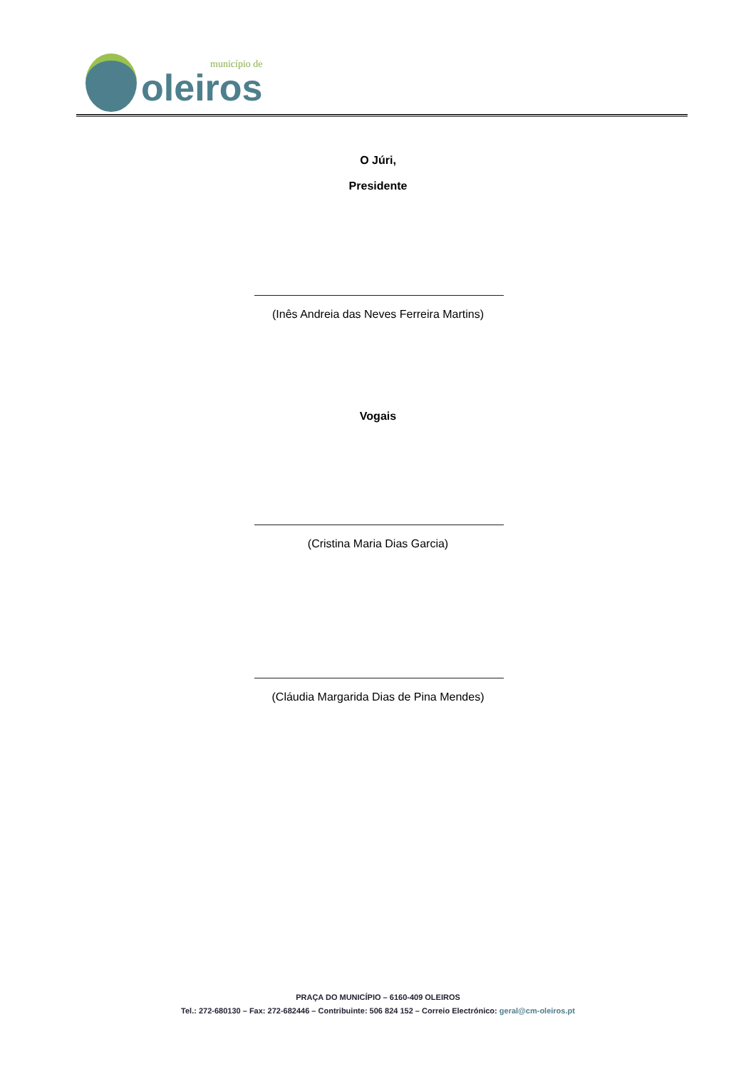município de
oleiros
O Júri,
Presidente
(Inês Andreia das Neves Ferreira Martins)
Vogais
(Cristina Maria Dias Garcia)
(Cláudia Margarida Dias de Pina Mendes)
PRAÇA DO MUNICÍPIO – 6160-409 OLEIROS
Tel.: 272-680130 – Fax: 272-682446 – Contribuinte: 506 824 152 – Correio Electrónico: geral@cm-oleiros.pt